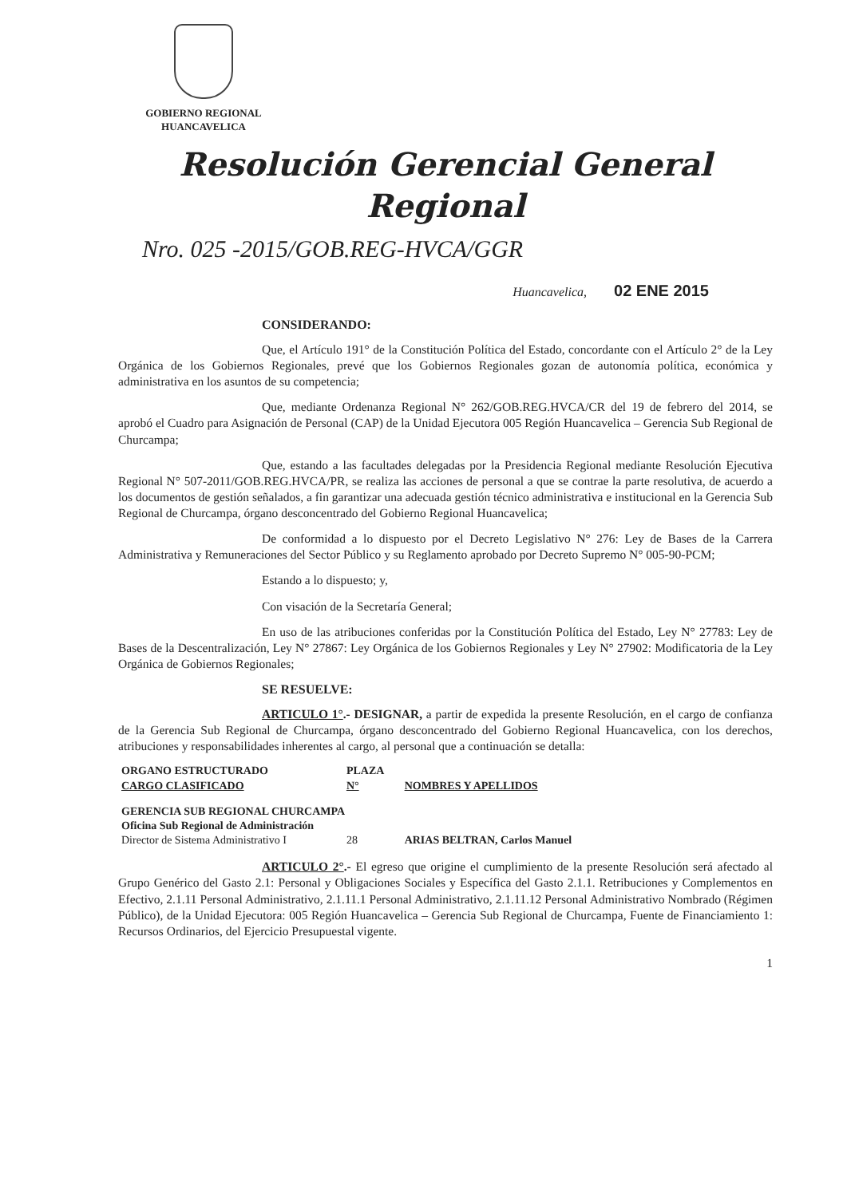GOBIERNO REGIONAL
HUANCAVELICA
Resolución Gerencial General Regional
Nro. 025 -2015/GOB.REG-HVCA/GGR
Huancavelica, 02 ENE 2015
CONSIDERANDO:
Que, el Artículo 191° de la Constitución Política del Estado, concordante con el Artículo 2° de la Ley Orgánica de los Gobiernos Regionales, prevé que los Gobiernos Regionales gozan de autonomía política, económica y administrativa en los asuntos de su competencia;
Que, mediante Ordenanza Regional N° 262/GOB.REG.HVCA/CR del 19 de febrero del 2014, se aprobó el Cuadro para Asignación de Personal (CAP) de la Unidad Ejecutora 005 Región Huancavelica – Gerencia Sub Regional de Churcampa;
Que, estando a las facultades delegadas por la Presidencia Regional mediante Resolución Ejecutiva Regional N° 507-2011/GOB.REG.HVCA/PR, se realiza las acciones de personal a que se contrae la parte resolutiva, de acuerdo a los documentos de gestión señalados, a fin garantizar una adecuada gestión técnico administrativa e institucional en la Gerencia Sub Regional de Churcampa, órgano desconcentrado del Gobierno Regional Huancavelica;
De conformidad a lo dispuesto por el Decreto Legislativo N° 276: Ley de Bases de la Carrera Administrativa y Remuneraciones del Sector Público y su Reglamento aprobado por Decreto Supremo N° 005-90-PCM;
Estando a lo dispuesto; y,
Con visación de la Secretaría General;
En uso de las atribuciones conferidas por la Constitución Política del Estado, Ley N° 27783: Ley de Bases de la Descentralización, Ley N° 27867: Ley Orgánica de los Gobiernos Regionales y Ley N° 27902: Modificatoria de la Ley Orgánica de Gobiernos Regionales;
SE RESUELVE:
ARTICULO 1°.- DESIGNAR, a partir de expedida la presente Resolución, en el cargo de confianza de la Gerencia Sub Regional de Churcampa, órgano desconcentrado del Gobierno Regional Huancavelica, con los derechos, atribuciones y responsabilidades inherentes al cargo, al personal que a continuación se detalla:
| ORGANO ESTRUCTURADO CARGO CLASIFICADO | PLAZA N° | NOMBRES Y APELLIDOS |
| --- | --- | --- |
| GERENCIA SUB REGIONAL CHURCAMPA Oficina Sub Regional de Administración | | |
| Director de Sistema Administrativo I | 28 | ARIAS BELTRAN, Carlos Manuel |
ARTICULO 2°.- El egreso que origine el cumplimiento de la presente Resolución será afectado al Grupo Genérico del Gasto 2.1: Personal y Obligaciones Sociales y Específica del Gasto 2.1.1. Retribuciones y Complementos en Efectivo, 2.1.11 Personal Administrativo, 2.1.11.1 Personal Administrativo, 2.1.11.12 Personal Administrativo Nombrado (Régimen Público), de la Unidad Ejecutora: 005 Región Huancavelica – Gerencia Sub Regional de Churcampa, Fuente de Financiamiento 1: Recursos Ordinarios, del Ejercicio Presupuestal vigente.
1